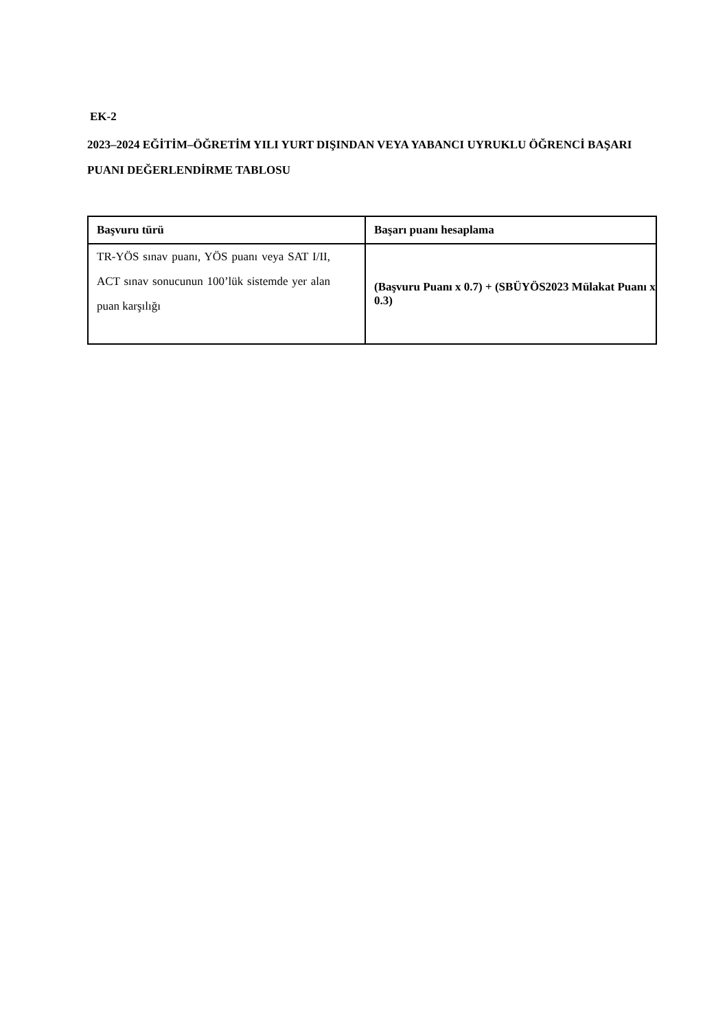EK-2
2023–2024 EĞİTİM–ÖĞRETİM YILI YURT DIŞINDAN VEYA YABANCI UYRUKLU ÖĞRENCİ BAŞARI PUANI DEĞERLENDİRME TABLOSU
| Başvuru türü | Başarı puanı hesaplama |
| --- | --- |
| TR-YÖS sınav puanı, YÖS puanı veya SAT I/II, ACT sınav sonucunun 100’lük sistemde yer alan puan karşılığı | (Başvuru Puanı x 0.7) + (SBÜYÖS2023 Mülakat Puanı x 0.3) |